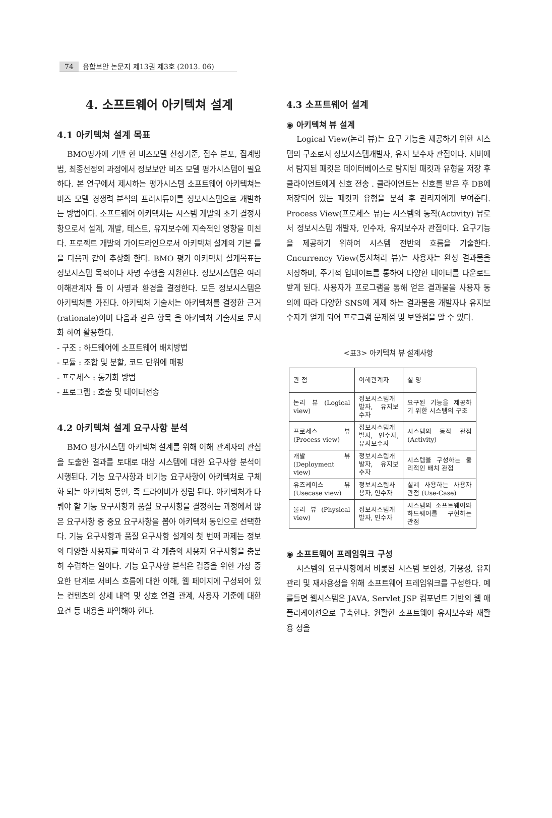74 융합보안 논문지 제13권 제3호 (2013. 06)
4. 소프트웨어 아키텍쳐 설계
4.1 아키텍쳐 설계 목표
BMO평가에 기반 한 비즈모델 선정기준, 점수 분포, 집계방법, 최종선정의 과정에서 정보보안 비즈 모델 평가시스템이 필요하다. 본 연구에서 제시하는 평가시스템 소프트웨어 아키텍쳐는 비즈 모델 경쟁력 분석의 프러시듀어를 정보시스템으로 개발하는 방법이다. 소프트웨어 아키텍쳐는 시스템 개발의 초기 결정사항으로서 설계, 개발, 테스트, 유지보수에 지속적인 영향을 미친다. 프로젝트 개발의 가이드라인으로서 아키텍쳐 설계의 기본 틀을 다음과 같이 추상화 한다. BMO 평가 아키텍쳐 설계목표는 정보시스템 목적이나 사명 수행을 지원한다. 정보시스템은 여러 이해관계자 들 이 사명과 환경을 결정한다. 모든 정보시스템은 아키텍처를 가진다. 아키텍처 기술서는 아키텍처를 결정한 근거(rationale)이며 다음과 같은 항목 을 아키텍처 기술서로 문서화 하여 활용한다.
- 구조 : 하드웨어에 소프트웨어 배치방법
- 모듈 : 조합 및 분할, 코드 단위에 매핑
- 프로세스 : 동기화 방법
- 프로그램 : 호출 및 데이터전송
4.2 아키텍쳐 설계 요구사항 분석
BMO 평가시스템 아키텍쳐 설계를 위해 이해 관계자의 관심을 도출한 결과를 토대로 대상 시스템에 대한 요구사항 분석이 시행된다. 기능 요구사항과 비기능 요구사항이 아키텍처로 구체화 되는 아키텍처 동인, 즉 드라이버가 정립 된다. 아키텍처가 다뤄야 할 기능 요구사항과 품질 요구사항을 결정하는 과정에서 많은 요구사항 중 중요 요구사항을 뽑아 아키텍처 동인으로 선택한다. 기능 요구사항과 품질 요구사항 설계의 첫 번째 과제는 정보의 다양한 사용자를 파악하고 각 계층의 사용자 요구사항을 충분히 수렴하는 일이다. 기능 요구사항 분석은 검증을 위한 가장 중요한 단계로 서비스 흐름에 대한 이해, 웹 페이지에 구성되어 있는 컨텐츠의 상세 내역 및 상호 연결 관계, 사용자 기준에 대한 요건 등 내용을 파악해야 한다.
4.3 소프트웨어 설계
◉ 아키텍쳐 뷰 설계
Logical View(논리 뷰)는 요구 기능을 제공하기 위한 시스템의 구조로서 정보시스템개발자, 유지 보수자 관점이다. 서버에서 탐지된 패킷은 데이터베이스로 탐지된 패킷과 유형을 저장 후 클라이언트에게 신호 전송 . 클라이언트는 신호를 받은 후 DB에 저장되어 있는 패킷과 유형을 분석 후 관리자에게 보여준다. Process View(프로세스 뷰)는 시스템의 동작(Activity) 뷰로서 정보시스템 개발자, 인수자, 유지보수자 관점이다. 요구기능을 제공하기 위하여 시스템 전반의 흐름을 기술한다. Cncurrency View(동시처리 뷰)는 사용자는 완성 결과물을 저장하며, 주기적 업데이트를 통하여 다양한 데이터를 다운로드 받게 된다. 사용자가 프로그램을 통해 얻은 결과물을 사용자 동의에 따라 다양한 SNS에 게제 하는 결과물을 개발자나 유지보수자가 얻게 되어 프로그램 문제점 및 보완점을 알 수 있다.
<표3> 아키텍쳐 뷰 설계사항
| 관 점 | 이해관계자 | 설 명 |
| --- | --- | --- |
| 논리 뷰 (Logical view) | 정보시스템개발자, 유지보수자 | 요구된 기능을 제공하기 위한 시스템의 구조 |
| 프로세스 뷰 (Process view) | 정보시스템개발자, 인수자, 유지보수자 | 시스템의 동작 관점 (Activity) |
| 개발 뷰 (Deployment view) | 정보시스템개발자, 유지보수자 | 시스템을 구성하는 물리적인 배치 관점 |
| 유즈케이스 뷰 (Usecase view) | 정보시스템사용자, 인수자 | 실제 사용하는 사용자 관점 (Use-Case) |
| 물리 뷰 (Physical view) | 정보시스템개발자, 인수자 | 시스템의 소프트웨어와 하드웨어를 구현하는 관점 |
◉ 소프트웨어 프레임워크 구성
시스템의 요구사항에서 비롯된 시스템 보안성, 가용성, 유지 관리 및 재사용성을 위해 소프트웨어 프레임워크를 구성한다. 예를들면 웹시스템은 JAVA, Servlet JSP 컴포넌트 기반의 웹 애플리케이션으로 구축한다. 원활한 소프트웨어 유지보수와 재활용 성을